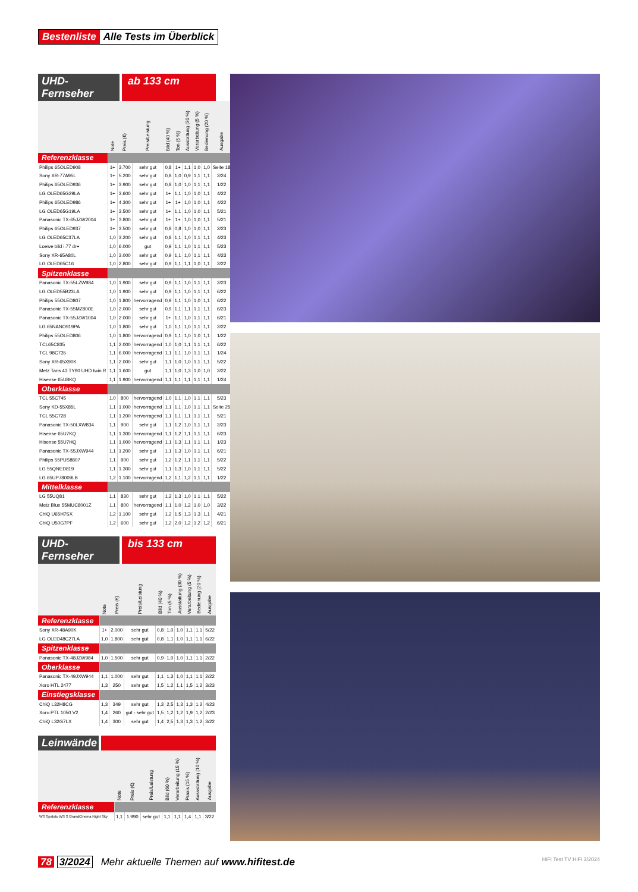Bestenliste Alle Tests im Überblick
UHD-Fernseher
ab 133 cm
| | Note | Preis (€) | Preis/Leistung | Bild (40 %) | Ton (5 %) | Ausstattung (30 %) | Verarbeitung (5 %) | Bedienung (20 %) | Ausgabe |
| --- | --- | --- | --- | --- | --- | --- | --- | --- | --- |
| Referenzklasse | | | | | | | | | |
| Philips 65OLED908 | 1+ | 3.700 | sehr gut | 0,8 | 1+ | 1,1 | 1,0 | 1,0 | Seite 18 |
| Sony XR-77A95L | 1+ | 5.200 | sehr gut | 0,8 | 1,0 | 0,9 | 1,1 | 1,1 | 2/24 |
| Philips 65OLED936 | 1+ | 3.900 | sehr gut | 0,8 | 1,0 | 1,0 | 1,1 | 1,1 | 1/22 |
| LG OLED65G29LA | 1+ | 3.600 | sehr gut | 1+ | 1,1 | 1,0 | 1,0 | 1,1 | 4/22 |
| Philips 65OLED986 | 1+ | 4.300 | sehr gut | 1+ | 1+ | 1,0 | 1,0 | 1,1 | 4/22 |
| LG OLED65G19LA | 1+ | 3.500 | sehr gut | 1+ | 1,1 | 1,0 | 1,0 | 1,1 | 5/21 |
| Panasonic TX-65JZW2004 | 1+ | 3.800 | sehr gut | 1+ | 1+ | 1,0 | 1,0 | 1,1 | 5/21 |
| Philips 65OLED937 | 1+ | 3.500 | sehr gut | 0,8 | 0,8 | 1,0 | 1,0 | 1,1 | 2/23 |
| LG OLED65C37LA | 1,0 | 3.200 | sehr gut | 0,8 | 1,1 | 1,0 | 1,1 | 1,1 | 4/23 |
| Loewe bild i.77 dr+ | 1,0 | 6.000 | gut | 0,9 | 1,1 | 1,0 | 1,1 | 1,1 | 5/23 |
| Sony XR-65A80L | 1,0 | 3.000 | sehr gut | 0,9 | 1,1 | 1,0 | 1,1 | 1,1 | 4/23 |
| LG OLED65C16 | 1,0 | 2.800 | sehr gut | 0,9 | 1,1 | 1,1 | 1,0 | 1,1 | 2/22 |
| Spitzenklasse | | | | | | | | | |
| Panasonic TX-55LZW984 | 1,0 | 1.900 | sehr gut | 0,9 | 1,1 | 1,0 | 1,1 | 1,1 | 2/23 |
| LG OLED55B23LA | 1,0 | 1.900 | sehr gut | 0,9 | 1,1 | 1,0 | 1,1 | 1,1 | 6/22 |
| Philips 55OLED807 | 1,0 | 1.800 | hervorragend | 0,9 | 1,1 | 1,0 | 1,0 | 1,1 | 6/22 |
| Panasonic TX-55MZ800E | 1,0 | 2.000 | sehr gut | 0,9 | 1,1 | 1,1 | 1,1 | 1,1 | 6/23 |
| Panasonic TX-55JZW1004 | 1,0 | 2.000 | sehr gut | 1+ | 1,1 | 1,0 | 1,1 | 1,1 | 6/21 |
| LG 65NANO919PA | 1,0 | 1.800 | sehr gut | 1,0 | 1,1 | 1,0 | 1,1 | 1,1 | 2/22 |
| Philips 55OLED806 | 1,0 | 1.800 | hervorragend | 0,9 | 1,1 | 1,0 | 1,0 | 1,1 | 1/22 |
| TCL65C835 | 1,1 | 2.000 | hervorragend | 1,0 | 1,0 | 1,1 | 1,1 | 1,1 | 6/22 |
| TCL 98C735 | 1,1 | 6.000 | hervorragend | 1,1 | 1,1 | 1,0 | 1,1 | 1,1 | 1/24 |
| Sony XR-65X90K | 1,1 | 2.000 | sehr gut | 1,1 | 1,0 | 1,0 | 1,1 | 1,1 | 5/22 |
| Metz Taris 43 TY90 UHD twin R | 1,1 | 1.600 | gut | 1,1 | 1,0 | 1,3 | 1,0 | 1,0 | 2/22 |
| Hisense 65U8KQ | 1,1 | 1.900 | hervorragend | 1,1 | 1,1 | 1,1 | 1,1 | 1,1 | 1/24 |
| Oberklasse | | | | | | | | | |
| TCL 55C745 | 1,0 | 800 | hervorragend | 1,0 | 1,1 | 1,0 | 1,1 | 1,1 | 5/23 |
| Sony KD-55X85L | 1,1 | 1.000 | hervorragend | 1,1 | 1,1 | 1,0 | 1,1 | 1,1 | Seite 25 |
| TCL 55C728 | 1,1 | 1.200 | hervorragend | 1,1 | 1,1 | 1,1 | 1,1 | 1,1 | 5/21 |
| Panasonic TX-50LXW834 | 1,1 | 900 | sehr gut | 1,1 | 1,2 | 1,0 | 1,1 | 1,1 | 2/23 |
| Hisense 65U7KQ | 1,1 | 1.300 | hervorragend | 1,1 | 1,2 | 1,1 | 1,1 | 1,1 | 6/23 |
| Hisense 55U7HQ | 1,1 | 1.000 | hervorragend | 1,1 | 1,3 | 1,1 | 1,1 | 1,1 | 1/23 |
| Panasonic TX-55JXW944 | 1,1 | 1.200 | sehr gut | 1,1 | 1,3 | 1,0 | 1,1 | 1,1 | 6/21 |
| Philips 55PUS8807 | 1,1 | 900 | sehr gut | 1,2 | 1,2 | 1,1 | 1,1 | 1,1 | 5/22 |
| LG 55QNED819 | 1,1 | 1.300 | sehr gut | 1,1 | 1,3 | 1,0 | 1,1 | 1,1 | 5/22 |
| LG 65UP78009LB | 1,2 | 1.100 | hervorragend | 1,2 | 1,1 | 1,2 | 1,1 | 1,1 | 1/22 |
| Mittelklasse | | | | | | | | | |
| LG 55UQ81 | 1,1 | 830 | sehr gut | 1,2 | 1,3 | 1,0 | 1,1 | 1,1 | 5/22 |
| Metz Blue 55MUC8001Z | 1,1 | 800 | hervorragend | 1,1 | 1,0 | 1,2 | 1,0 | 1,0 | 3/22 |
| ChiQ U65H7SX | 1,2 | 1.100 | sehr gut | 1,2 | 1,5 | 1,3 | 1,3 | 1,1 | 4/21 |
| ChiQ U50G7PF | 1,2 | 600 | sehr gut | 1,2 | 2,0 | 1,2 | 1,2 | 1,2 | 6/21 |
UHD-Fernseher
bis 133 cm
| | Note | Preis (€) | Preis/Leistung | Bild (40 %) | Ton (5 %) | Ausstattung (30 %) | Verarbeitung (5 %) | Bedienung (20 %) | Ausgabe |
| --- | --- | --- | --- | --- | --- | --- | --- | --- | --- |
| Referenzklasse | | | | | | | | | |
| Sony XR-48A90K | 1+ | 2.000 | sehr gut | 0,8 | 1,0 | 1,0 | 1,1 | 1,1 | 5/22 |
| LG OLED48C27LA | 1,0 | 1.800 | sehr gut | 0,8 | 1,1 | 1,0 | 1,1 | 1,1 | 6/22 |
| Spitzenklasse | | | | | | | | | |
| Panasonic TX-48JZW984 | 1,0 | 1.500 | sehr gut | 0,9 | 1,0 | 1,0 | 1,1 | 1,1 | 2/22 |
| Oberklasse | | | | | | | | | |
| Panasonic TX-49JXW944 | 1,1 | 1.000 | sehr gut | 1,1 | 1,3 | 1,0 | 1,1 | 1,1 | 2/22 |
| Xoro HTL 2477 | 1,3 | 250 | sehr gut | 1,5 | 1,2 | 1,1 | 1,5 | 1,2 | 3/23 |
| Einstiegsklasse | | | | | | | | | |
| ChiQ L32H8CG | 1,3 | 349 | sehr gut | 1,3 | 2,5 | 1,3 | 1,3 | 1,2 | 4/23 |
| Xoro PTL 1050 V2 | 1,4 | 260 | gut - sehr gut | 1,5 | 1,2 | 1,2 | 1,9 | 1,2 | 2/23 |
| ChiQ L32G7LX | 1,4 | 300 | sehr gut | 1,4 | 2,5 | 1,3 | 1,3 | 1,2 | 3/22 |
Leinwände
| | Note | Preis (€) | Preis/Leistung | Bild (60 %) | Verarbeitung (15 %) | Praxis (15 %) | Aussstattung (10 %) | Ausgabe |
| --- | --- | --- | --- | --- | --- | --- | --- | --- |
| Referenzklasse | | | | | | | | |
| WS Spaluto WS S GrandCinema Night Sky | 1,1 | 1.990 | sehr gut | 1,1 | 1,1 | 1,4 | 1,1 | 3/22 |
78 3/2024 Mehr aktuelle Themen auf www.hifitest.de HiFi Test TV HiFi 3/2024